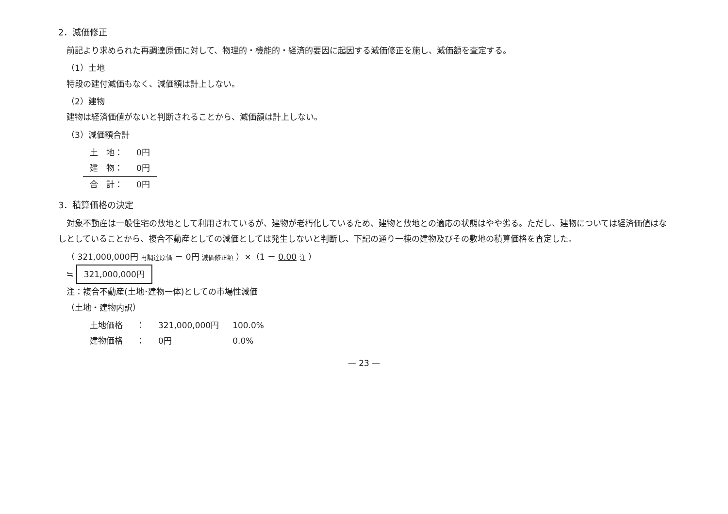2．減価修正
前記より求められた再調達原価に対して、物理的・機能的・経済的要因に起因する減価修正を施し、減価額を査定する。
（1）土地
特段の建付減価もなく、減価額は計上しない。
（2）建物
建物は経済価値がないと判断されることから、減価額は計上しない。
（3）減価額合計
| 土 地： | 0円 |
| 建 物： | 0円 |
| 合 計： | 0円 |
3．積算価格の決定
対象不動産は一般住宅の敷地として利用されているが、建物が老朽化しているため、建物と敷地との適応の状態はやや劣る。ただし、建物については経済価値はなしとしていることから、複合不動産としての減価としては発生しないと判断し、下記の通り一棟の建物及びその敷地の積算価格を査定した。
（ 321,000,000円 再調達原価 － 0円 減価修正額 ）×（1 － 0.00 注 ）
≒ 321,000,000円
注：複合不動産(土地･建物一体)としての市場性減価
（土地・建物内訳）
| 土地価格 | ： | 321,000,000円 | 100.0% |
| 建物価格 | ： | 0円 | 0.0% |
— 23 —